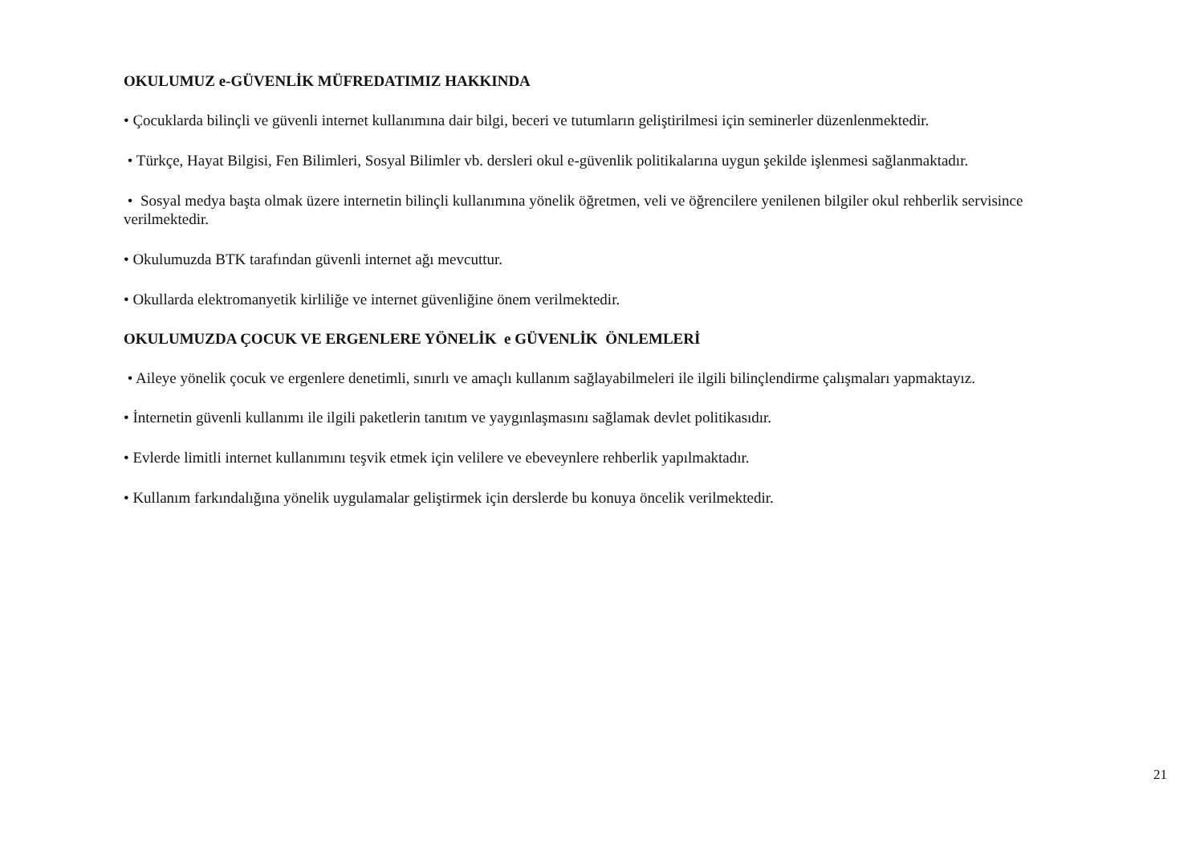OKULUMUZ e-GÜVENLİK MÜFREDATIMIZ HAKKINDA
• Çocuklarda bilinçli ve güvenli internet kullanımına dair bilgi, beceri ve tutumların geliştirilmesi için seminerler düzenlenmektedir.
• Türkçe, Hayat Bilgisi, Fen Bilimleri, Sosyal Bilimler vb. dersleri okul e-güvenlik politikalarına uygun şekilde işlenmesi sağlanmaktadır.
• Sosyal medya başta olmak üzere internetin bilinçli kullanımına yönelik öğretmen, veli ve öğrencilere yenilenen bilgiler okul rehberlik servisince verilmektedir.
• Okulumuzda BTK tarafından güvenli internet ağı mevcuttur.
• Okullarda elektromanyetik kirliliğe ve internet güvenliğine önem verilmektedir.
OKULUMUZDA ÇOCUK VE ERGENLERE YÖNELİK e GÜVENLİK ÖNLEMLERİ
• Aileye yönelik çocuk ve ergenlere denetimli, sınırlı ve amaçlı kullanım sağlayabilmeleri ile ilgili bilinçlendirme çalışmaları yapmaktayız.
• İnternetin güvenli kullanımı ile ilgili paketlerin tanıtım ve yaygınlaşmasını sağlamak devlet politikasıdır.
• Evlerde limitli internet kullanımını teşvik etmek için velilere ve ebeveynlere rehberlik yapılmaktadır.
• Kullanım farkındalığına yönelik uygulamalar geliştirmek için derslerde bu konuya öncelik verilmektedir.
21